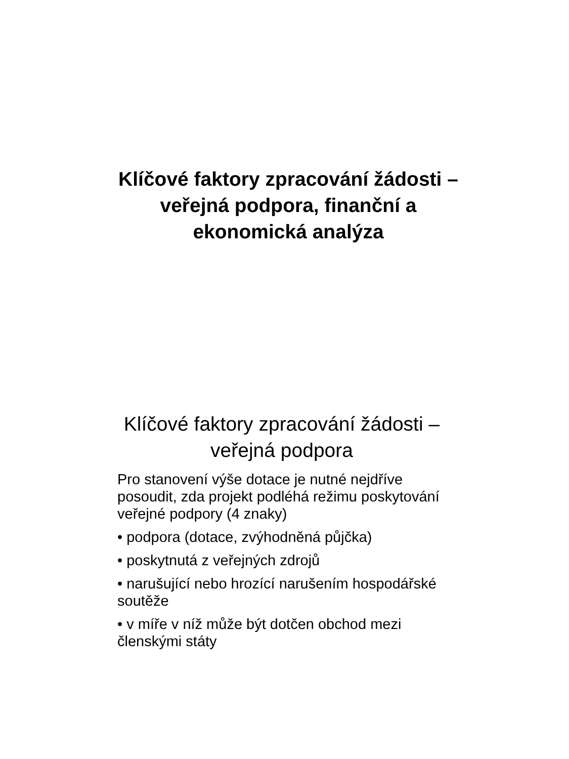Klíčové faktory zpracování žádosti – veřejná podpora, finanční a ekonomická analýza
Klíčové faktory zpracování žádosti – veřejná podpora
Pro stanovení výše dotace je nutné nejdříve posoudit, zda projekt podléhá režimu poskytování veřejné podpory (4 znaky)
• podpora (dotace, zvýhodněná půjčka)
• poskytnutá z veřejných zdrojů
• narušující nebo hrozící narušením hospodářské soutěže
• v míře v níž může být dotčen obchod mezi členskými státy